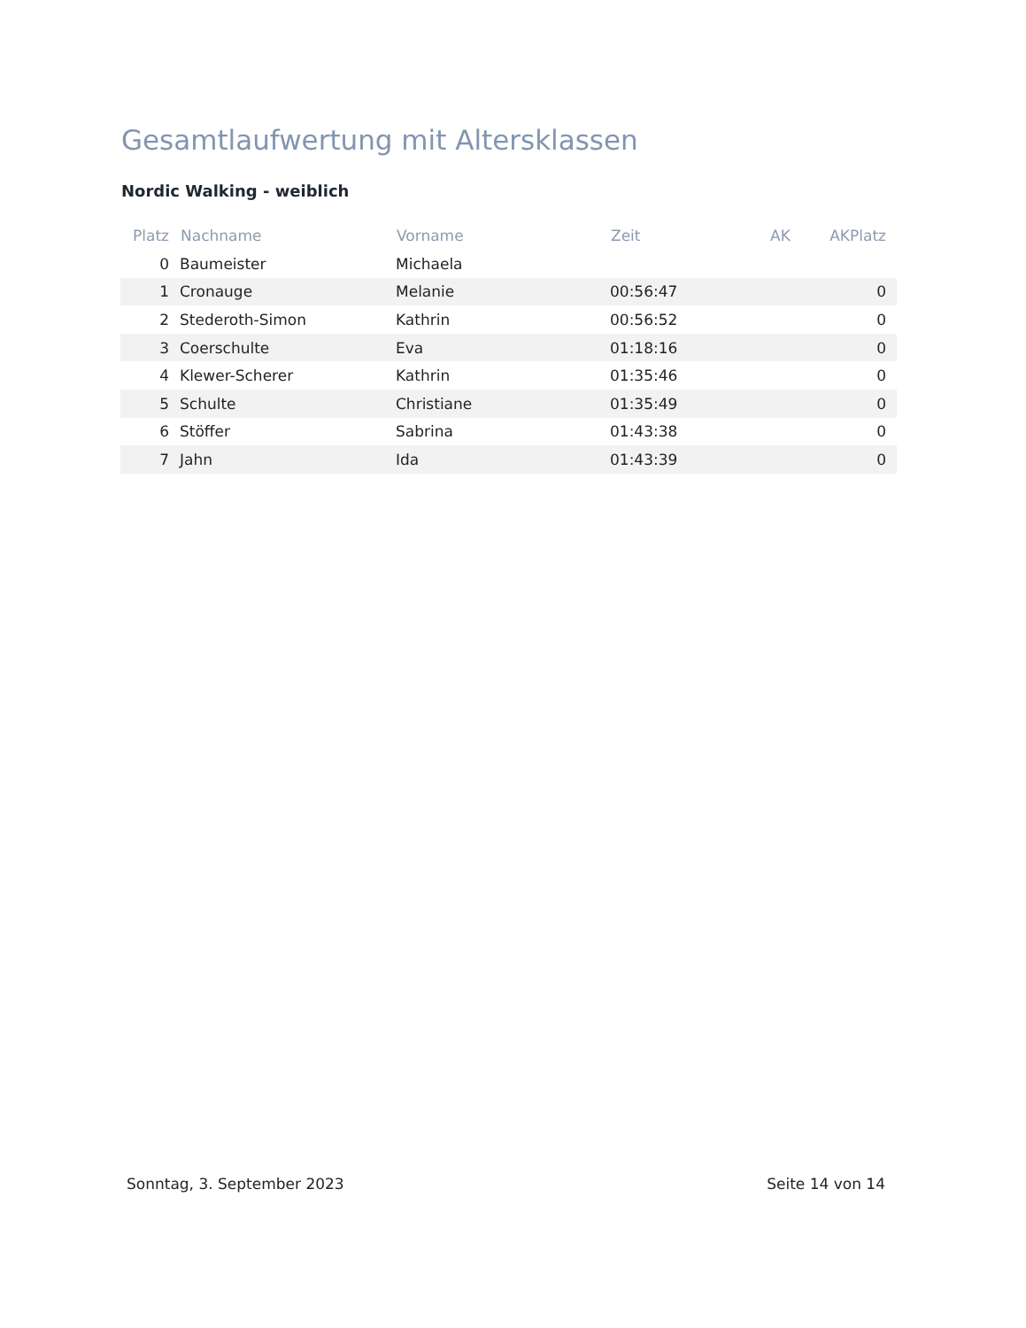Gesamtlaufwertung mit Altersklassen
Nordic Walking - weiblich
| Platz | Nachname | Vorname | Zeit | AK | AKPlatz |
| --- | --- | --- | --- | --- | --- |
| 0 | Baumeister | Michaela | | | |
| 1 | Cronauge | Melanie | 00:56:47 | | 0 |
| 2 | Stederoth-Simon | Kathrin | 00:56:52 | | 0 |
| 3 | Coerschulte | Eva | 01:18:16 | | 0 |
| 4 | Klewer-Scherer | Kathrin | 01:35:46 | | 0 |
| 5 | Schulte | Christiane | 01:35:49 | | 0 |
| 6 | Stöffer | Sabrina | 01:43:38 | | 0 |
| 7 | Jahn | Ida | 01:43:39 | | 0 |
Sonntag, 3. September 2023 Seite 14 von 14